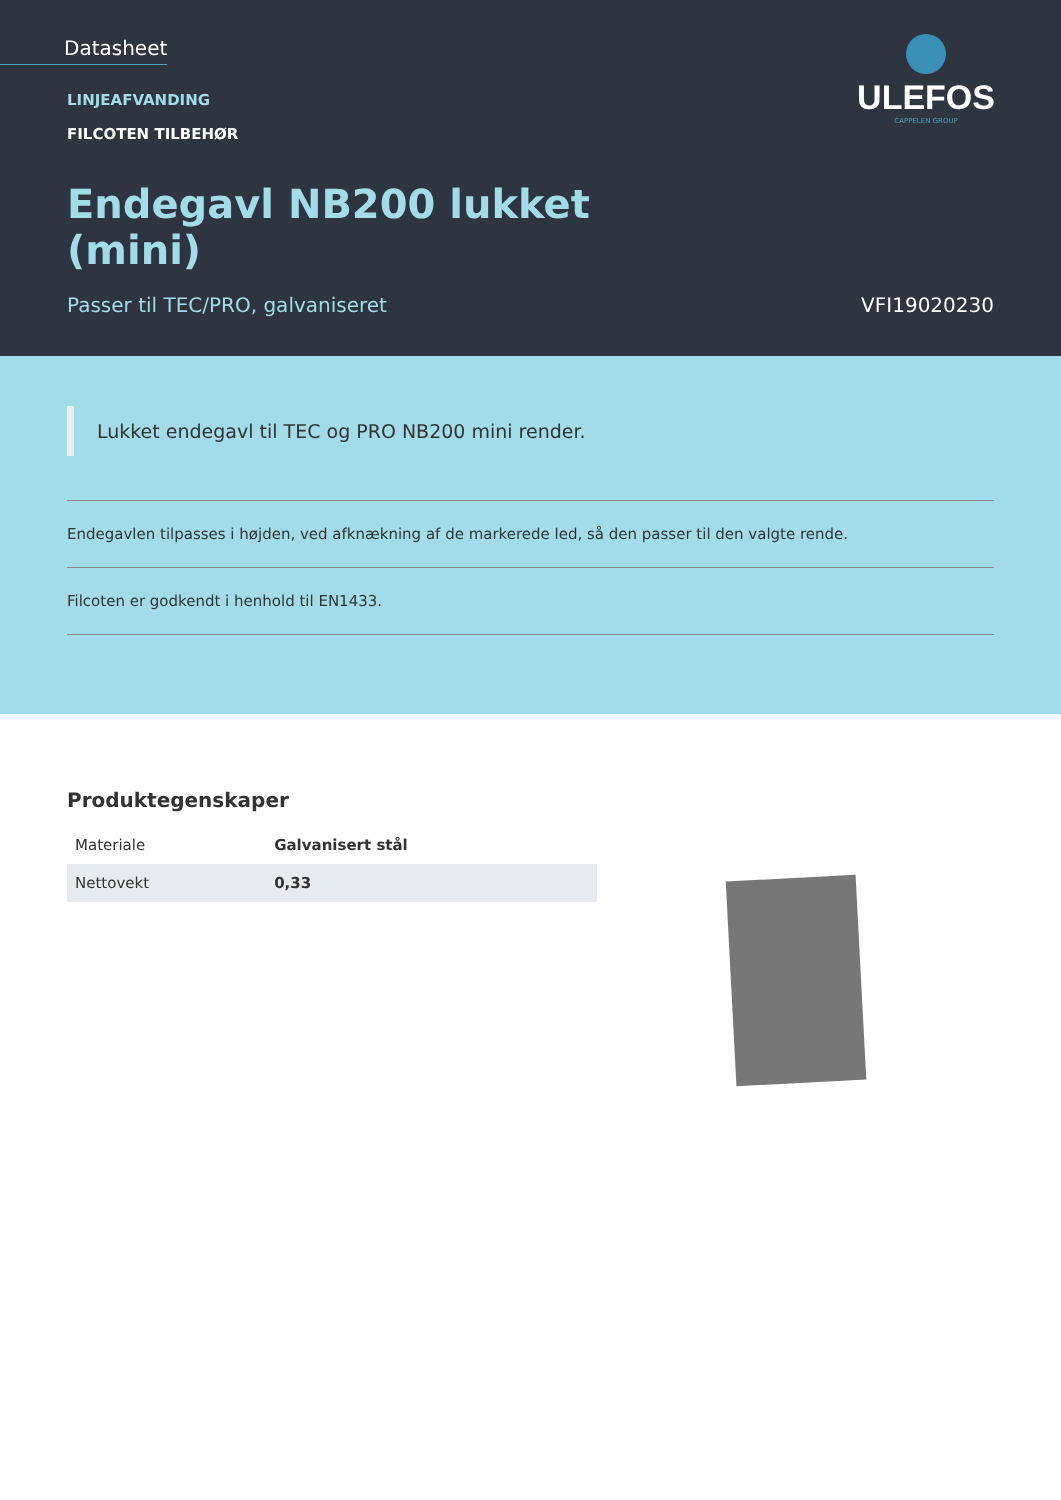Datasheet
ULEFOS
CAPPELEN GROUP
LINJEAFVANDING
FILCOTEN TILBEHØR
Endegavl NB200 lukket
(mini)
Passer til TEC/PRO, galvaniseret VFI19020230
Lukket endegavl til TEC og PRO NB200 mini render.
Endegavlen tilpasses i højden, ved afknækning af de markerede led, så den passer til den valgte rende.
Filcoten er godkendt i henhold til EN1433.
Produktegenskaper
| Materiale | Galvanisert stål |
| Nettovekt | 0,33 |